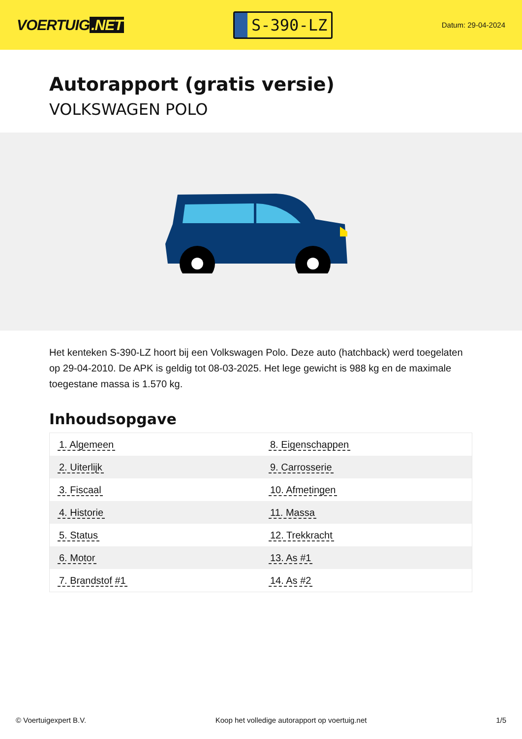VOERTUIG.NET
S-390-LZ
Datum: 29-04-2024
Autorapport (gratis versie)
VOLKSWAGEN POLO
Het kenteken S-390-LZ hoort bij een Volkswagen Polo. Deze auto (hatchback) werd toegelaten op 29-04-2010. De APK is geldig tot 08-03-2025. Het lege gewicht is 988 kg en de maximale toegestane massa is 1.570 kg.
Inhoudsopgave
| 1. Algemeen | 8. Eigenschappen |
| 2. Uiterlijk | 9. Carrosserie |
| 3. Fiscaal | 10. Afmetingen |
| 4. Historie | 11. Massa |
| 5. Status | 12. Trekkracht |
| 6. Motor | 13. As #1 |
| 7. Brandstof #1 | 14. As #2 |
© Voertuigexpert B.V. Koop het volledige autorapport op voertuig.net 1/5